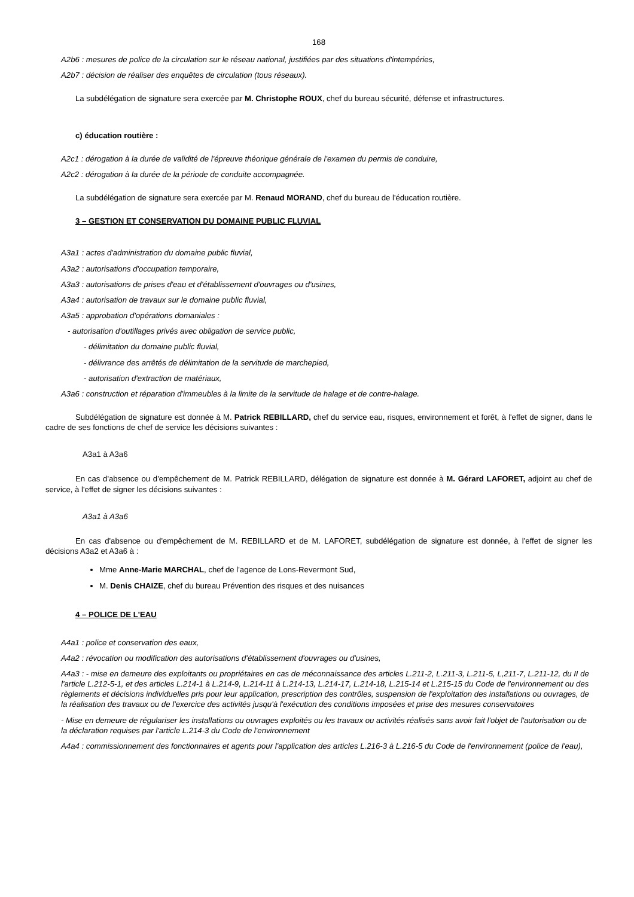168
A2b6 : mesures de police de la circulation sur le réseau national, justifiées par des situations d'intempéries,
A2b7 : décision de réaliser des enquêtes de circulation (tous réseaux).
La subdélégation de signature sera exercée par M. Christophe ROUX, chef du bureau sécurité, défense et infrastructures.
c) éducation routière :
A2c1 : dérogation à la durée de validité de l'épreuve théorique générale de l'examen du permis de conduire,
A2c2 : dérogation à la durée de la période de conduite accompagnée.
La subdélégation de signature sera exercée par M. Renaud MORAND, chef du bureau de l'éducation routière.
3 – GESTION ET CONSERVATION DU DOMAINE PUBLIC FLUVIAL
A3a1 : actes d'administration du domaine public fluvial,
A3a2 : autorisations d'occupation temporaire,
A3a3 : autorisations de prises d'eau et d'établissement d'ouvrages ou d'usines,
A3a4 : autorisation de travaux sur le domaine public fluvial,
A3a5 : approbation d'opérations domaniales :
- autorisation d'outillages privés avec obligation de service public,
- délimitation du domaine public fluvial,
- délivrance des arrêtés de délimitation de la servitude de marchepied,
- autorisation d'extraction de matériaux,
A3a6 : construction et réparation d'immeubles à la limite de la servitude de halage et de contre-halage.
Subdélégation de signature est donnée à M. Patrick REBILLARD, chef du service eau, risques, environnement et forêt, à l'effet de signer, dans le cadre de ses fonctions de chef de service les décisions suivantes :
A3a1 à A3a6
En cas d'absence ou d'empêchement de M. Patrick REBILLARD, délégation de signature est donnée à M. Gérard LAFORET, adjoint au chef de service, à l'effet de signer les décisions suivantes :
A3a1 à A3a6
En cas d'absence ou d'empêchement de M. REBILLARD et de M. LAFORET, subdélégation de signature est donnée, à l'effet de signer les décisions A3a2 et A3a6 à :
Mme Anne-Marie MARCHAL, chef de l'agence de Lons-Revermont Sud,
M. Denis CHAIZE, chef du bureau Prévention des risques et des nuisances
4 – POLICE DE L'EAU
A4a1 : police et conservation des eaux,
A4a2 : révocation ou modification des autorisations d'établissement d'ouvrages ou d'usines,
A4a3 : - mise en demeure des exploitants ou propriétaires en cas de méconnaissance des articles L.211-2, L.211-3, L.211-5, L,211-7, L.211-12, du II de l'article L.212-5-1, et des articles L.214-1 à L.214-9, L.214-11 à L.214-13, L.214-17, L.214-18, L.215-14 et L.215-15 du Code de l'environnement ou des règlements et décisions individuelles pris pour leur application, prescription des contrôles, suspension de l'exploitation des installations ou ouvrages, de la réalisation des travaux ou de l'exercice des activités jusqu'à l'exécution des conditions imposées et prise des mesures conservatoires
- Mise en demeure de régulariser les installations ou ouvrages exploités ou les travaux ou activités réalisés sans avoir fait l'objet de l'autorisation ou de la déclaration requises par l'article L.214-3 du Code de l'environnement
A4a4 : commissionnement des fonctionnaires et agents pour l'application des articles L.216-3 à L.216-5 du Code de l'environnement (police de l'eau),